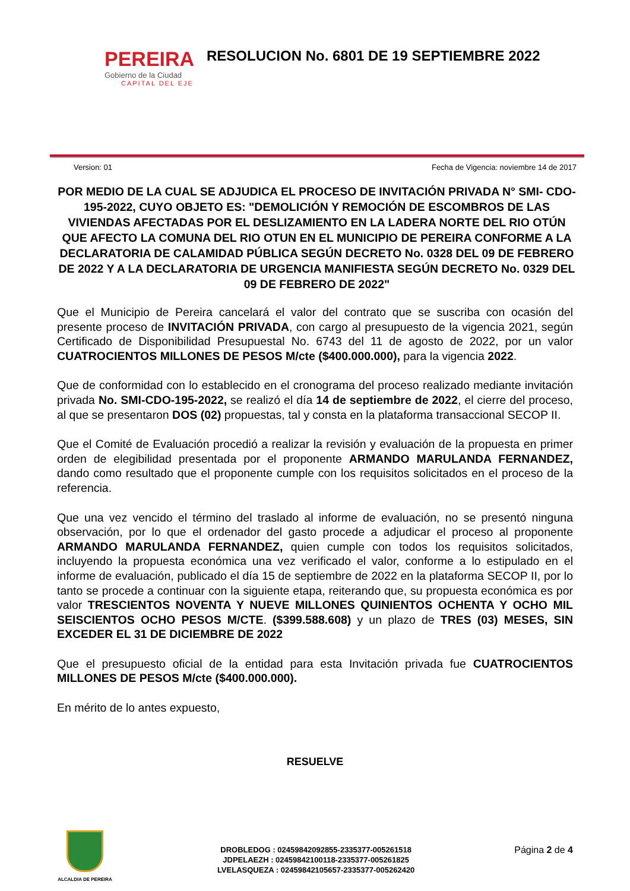PEREIRA
Gobierno de la Ciudad
CAPITAL DEL EJE
RESOLUCION No. 6801 DE 19 SEPTIEMBRE 2022
Version: 01 Fecha de Vigencia: noviembre 14 de 2017
POR MEDIO DE LA CUAL SE ADJUDICA EL PROCESO DE INVITACIÓN PRIVADA N° SMI- CDO-195-2022, CUYO OBJETO ES: "DEMOLICIÓN Y REMOCIÓN DE ESCOMBROS DE LAS VIVIENDAS AFECTADAS POR EL DESLIZAMIENTO EN LA LADERA NORTE DEL RIO OTÚN QUE AFECTO LA COMUNA DEL RIO OTUN EN EL MUNICIPIO DE PEREIRA CONFORME A LA DECLARATORIA DE CALAMIDAD PÚBLICA SEGÚN DECRETO No. 0328 DEL 09 DE FEBRERO DE 2022 Y A LA DECLARATORIA DE URGENCIA MANIFIESTA SEGÚN DECRETO No. 0329 DEL 09 DE FEBRERO DE 2022"
Que el Municipio de Pereira cancelará el valor del contrato que se suscriba con ocasión del presente proceso de INVITACIÓN PRIVADA, con cargo al presupuesto de la vigencia 2021, según Certificado de Disponibilidad Presupuestal No. 6743 del 11 de agosto de 2022, por un valor CUATROCIENTOS MILLONES DE PESOS M/cte ($400.000.000), para la vigencia 2022.
Que de conformidad con lo establecido en el cronograma del proceso realizado mediante invitación privada No. SMI-CDO-195-2022, se realizó el día 14 de septiembre de 2022, el cierre del proceso, al que se presentaron DOS (02) propuestas, tal y consta en la plataforma transaccional SECOP II.
Que el Comité de Evaluación procedió a realizar la revisión y evaluación de la propuesta en primer orden de elegibilidad presentada por el proponente ARMANDO MARULANDA FERNANDEZ, dando como resultado que el proponente cumple con los requisitos solicitados en el proceso de la referencia.
Que una vez vencido el término del traslado al informe de evaluación, no se presentó ninguna observación, por lo que el ordenador del gasto procede a adjudicar el proceso al proponente ARMANDO MARULANDA FERNANDEZ, quien cumple con todos los requisitos solicitados, incluyendo la propuesta económica una vez verificado el valor, conforme a lo estipulado en el informe de evaluación, publicado el día 15 de septiembre de 2022 en la plataforma SECOP II, por lo tanto se procede a continuar con la siguiente etapa, reiterando que, su propuesta económica es por valor TRESCIENTOS NOVENTA Y NUEVE MILLONES QUINIENTOS OCHENTA Y OCHO MIL SEISCIENTOS OCHO PESOS M/CTE. ($399.588.608) y un plazo de TRES (03) MESES, SIN EXCEDER EL 31 DE DICIEMBRE DE 2022
Que el presupuesto oficial de la entidad para esta Invitación privada fue CUATROCIENTOS MILLONES DE PESOS M/cte ($400.000.000).
En mérito de lo antes expuesto,
RESUELVE
ALCALDIA DE PEREIRA
DROBLEDOG : 02459842092855-2335377-005261518
JDPELAEZH : 02459842100118-2335377-005261825
LVELASQUEZA : 02459842105657-2335377-005262420
Página 2 de 4